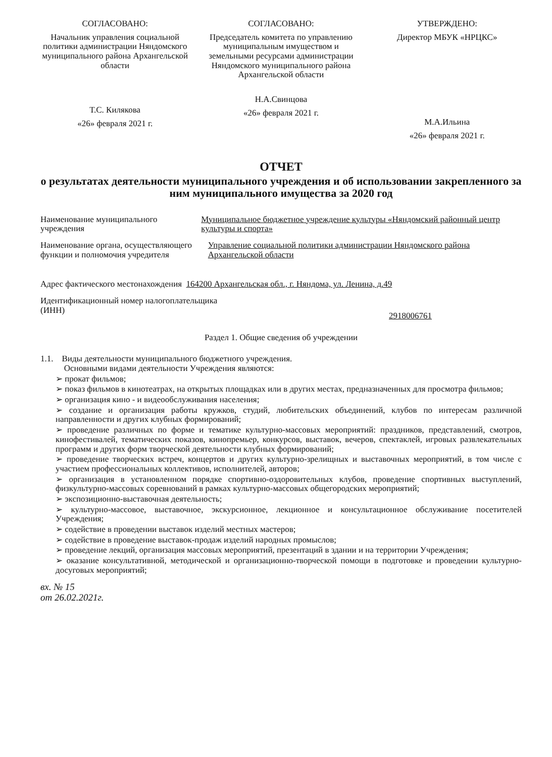СОГЛАСОВАНО:
Начальник управления социальной политики администрации Няндомского муниципального района Архангельской области
Т.С. Килякова
«26» февраля 2021 г.
СОГЛАСОВАНО:
Председатель комитета по управлению муниципальным имуществом и земельными ресурсами администрации Няндомского муниципального района Архангельской области
Н.А.Свинцова
«26» февраля 2021 г.
УТВЕРЖДЕНО:
Директор МБУК «НРЦКС»
М.А.Ильина
«26» февраля 2021 г.
ОТЧЕТ
о результатах деятельности муниципального учреждения и об использовании закрепленного за ним муниципального имущества за 2020 год
Наименование муниципального учреждения
Муниципальное бюджетное учреждение культуры «Няндомский районный центр культуры и спорта»
Наименование органа, осуществляющего функции и полномочия учредителя
Управление социальной политики администрации Няндомского района Архангельской области
Адрес фактического местонахождения 164200 Архангельская обл., г. Няндома, ул. Ленина, д.49
Идентификационный номер налогоплательщика (ИНН)
2918006761
Раздел 1. Общие сведения об учреждении
1.1. Виды деятельности муниципального бюджетного учреждения.
Основными видами деятельности Учреждения являются:
➢ прокат фильмов;
➢ показ фильмов в кинотеатрах, на открытых площадках или в других местах, предназначенных для просмотра фильмов;
➢ организация кино - и видеообслуживания населения;
➢ создание и организация работы кружков, студий, любительских объединений, клубов по интересам различной направленности и других клубных формирований;
➢ проведение различных по форме и тематике культурно-массовых мероприятий: праздников, представлений, смотров, кинофестивалей, тематических показов, кинопремьер, конкурсов, выставок, вечеров, спектаклей, игровых развлекательных программ и других форм творческой деятельности клубных формирований;
➢ проведение творческих встреч, концертов и других культурно-зрелищных и выставочных мероприятий, в том числе с участием профессиональных коллективов, исполнителей, авторов;
➢ организация в установленном порядке спортивно-оздоровительных клубов, проведение спортивных выступлений, физкультурно-массовых соревнований в рамках культурно-массовых общегородских мероприятий;
➢ экспозиционно-выставочная деятельность;
➢ культурно-массовое, выставочное, экскурсионное, лекционное и консультационное обслуживание посетителей Учреждения;
➢ содействие в проведении выставок изделий местных мастеров;
➢ содействие в проведение выставок-продаж изделий народных промыслов;
➢ проведение лекций, организация массовых мероприятий, презентаций в здании и на территории Учреждения;
➢ оказание консультативной, методической и организационно-творческой помощи в подготовке и проведении культурно-досуговых мероприятий;
вх. № 15
от 26.02.2021г.